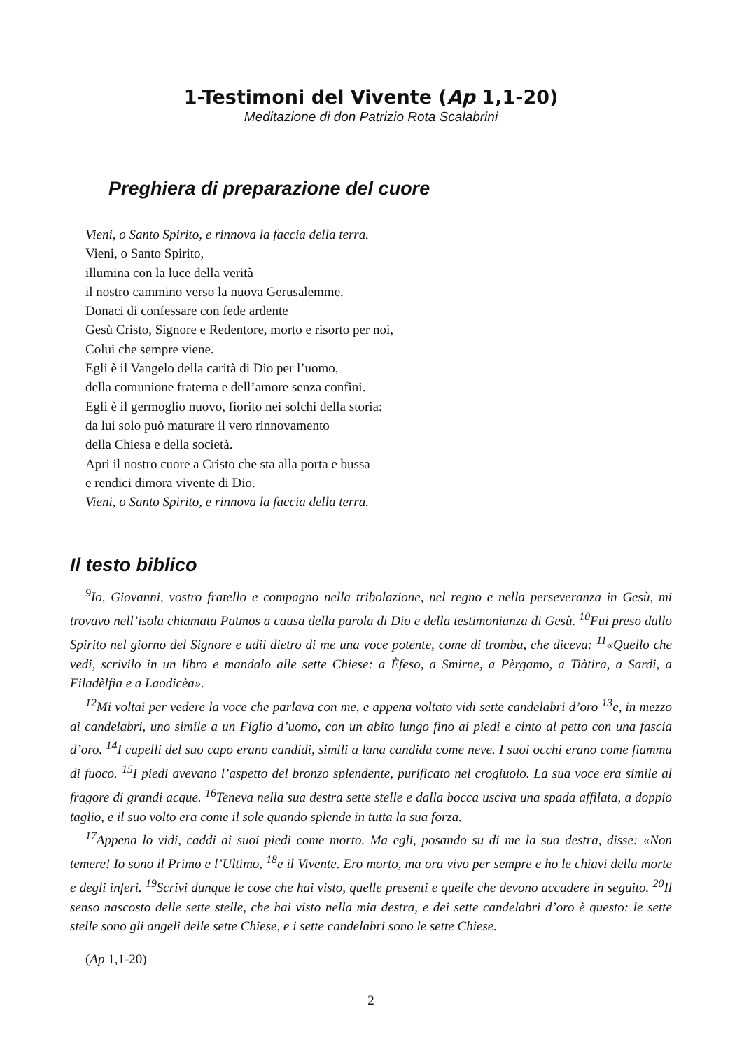1-Testimoni del Vivente (Ap 1,1-20)
Meditazione di don Patrizio Rota Scalabrini
Preghiera di preparazione del cuore
Vieni, o Santo Spirito, e rinnova la faccia della terra.
Vieni, o Santo Spirito,
illumina con la luce della verità
il nostro cammino verso la nuova Gerusalemme.
Donaci di confessare con fede ardente
Gesù Cristo, Signore e Redentore, morto e risorto per noi,
Colui che sempre viene.
Egli è il Vangelo della carità di Dio per l’uomo,
della comunione fraterna e dell’amore senza confini.
Egli è il germoglio nuovo, fiorito nei solchi della storia:
da lui solo può maturare il vero rinnovamento
della Chiesa e della società.
Apri il nostro cuore a Cristo che sta alla porta e bussa
e rendici dimora vivente di Dio.
Vieni, o Santo Spirito, e rinnova la faccia della terra.
Il testo biblico
<sup>9</sup> Io, Giovanni, vostro fratello e compagno nella tribolazione, nel regno e nella perseveranza in Gesù, mi trovavo nell’isola chiamata Patmos a causa della parola di Dio e della testimonianza di Gesù. <sup>10</sup>Fui preso dallo Spirito nel giorno del Signore e udii dietro di me una voce potente, come di tromba, che diceva: <sup>11</sup>«Quello che vedi, scrivilo in un libro e mandalo alle sette Chiese: a Èfeso, a Smirne, a Pèrgamo, a Tiàtira, a Sardi, a Filadèlfia e a Laodicèa».
<sup>12</sup> Mi voltai per vedere la voce che parlava con me, e appena voltato vidi sette candelabri d’oro <sup>13</sup>e, in mezzo ai candelabri, uno simile a un Figlio d’uomo, con un abito lungo fino ai piedi e cinto al petto con una fascia d’oro. <sup>14</sup>I capelli del suo capo erano candidi, simili a lana candida come neve. I suoi occhi erano come fiamma di fuoco. <sup>15</sup>I piedi avevano l’aspetto del bronzo splendente, purificato nel crogiuolo. La sua voce era simile al fragore di grandi acque. <sup>16</sup>Teneva nella sua destra sette stelle e dalla bocca usciva una spada affilata, a doppio taglio, e il suo volto era come il sole quando splende in tutta la sua forza.
<sup>17</sup> Appena lo vidi, caddi ai suoi piedi come morto. Ma egli, posando su di me la sua destra, disse: «Non temere! Io sono il Primo e l’Ultimo, <sup>18</sup>e il Vivente. Ero morto, ma ora vivo per sempre e ho le chiavi della morte e degli inferi. <sup>19</sup>Scrivi dunque le cose che hai visto, quelle presenti e quelle che devono accadere in seguito. <sup>20</sup>Il senso nascosto delle sette stelle, che hai visto nella mia destra, e dei sette candelabri d’oro è questo: le sette stelle sono gli angeli delle sette Chiese, e i sette candelabri sono le sette Chiese.
(Ap 1,1-20)
2